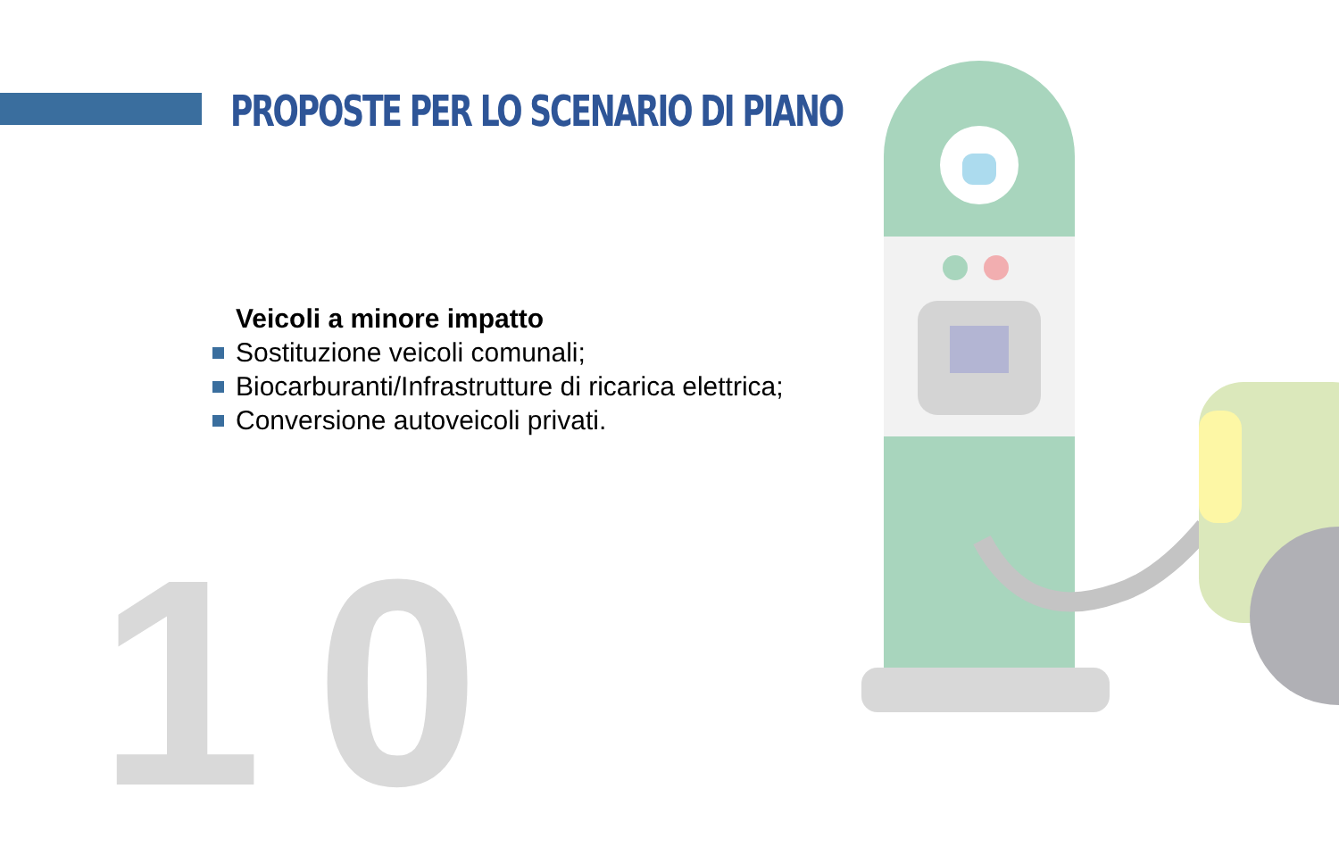PROPOSTE PER LO SCENARIO DI PIANO
10
Veicoli a minore impatto
Sostituzione veicoli comunali;
Biocarburanti/Infrastrutture di ricarica elettrica;
Conversione autoveicoli privati.